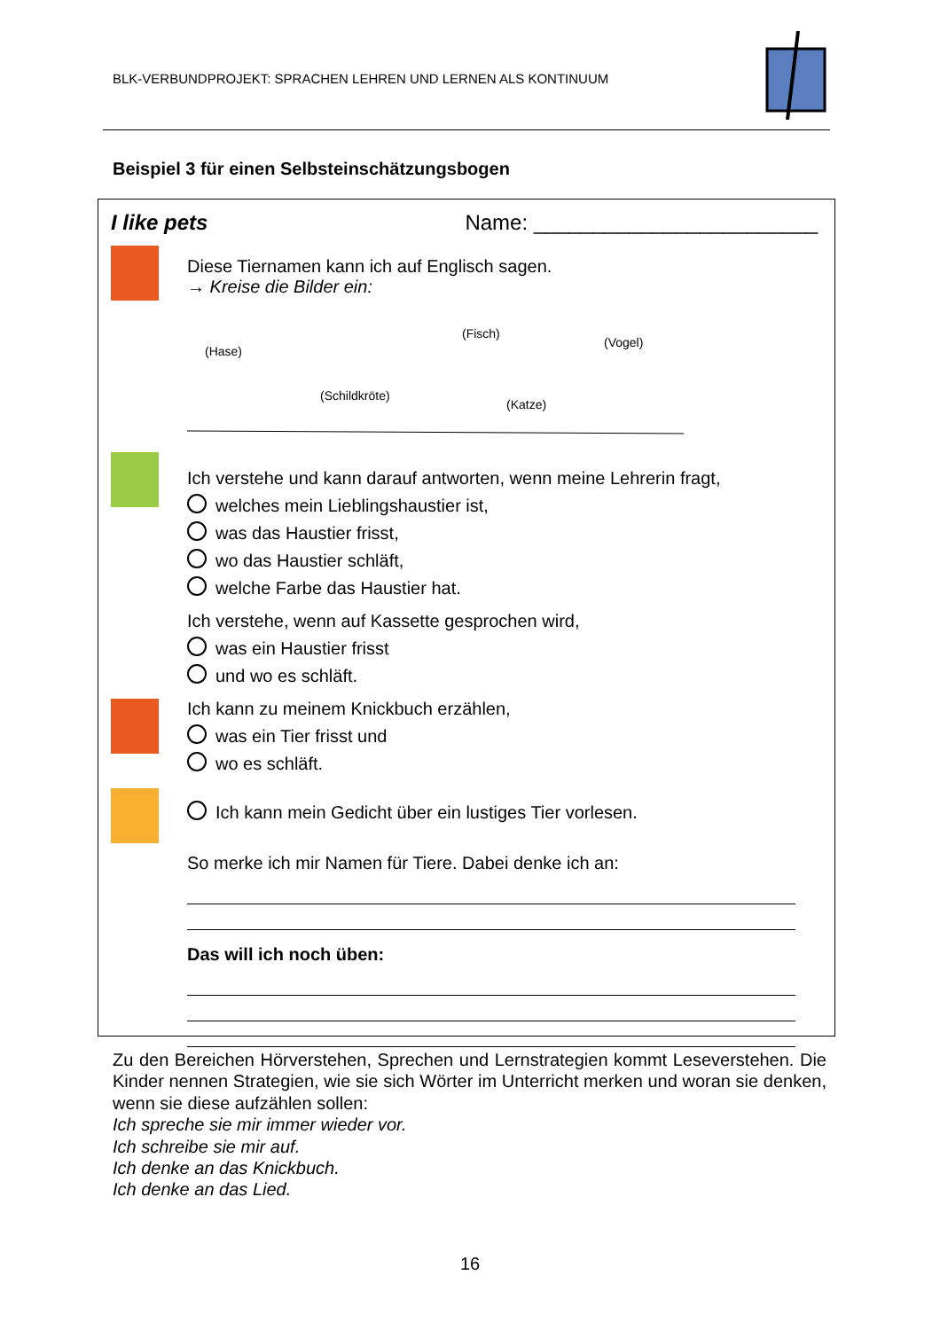BLK-VERBUNDPROJEKT: SPRACHEN LEHREN UND LERNEN ALS KONTINUUM
Beispiel 3 für einen Selbsteinschätzungsbogen
I like pets Name: ________________________
Diese Tiernamen kann ich auf Englisch sagen.
→ Kreise die Bilder ein:
(Hase)
(Schildkröte)
(Fisch)
(Katze)
(Vogel)
Ich verstehe und kann darauf antworten, wenn meine Lehrerin fragt,
welches mein Lieblingshaustier ist,
was das Haustier frisst,
wo das Haustier schläft,
welche Farbe das Haustier hat.
Ich verstehe, wenn auf Kassette gesprochen wird,
was ein Haustier frisst
und wo es schläft.
Ich kann zu meinem Knickbuch erzählen,
was ein Tier frisst und
wo es schläft.
Ich kann mein Gedicht über ein lustiges Tier vorlesen.
So merke ich mir Namen für Tiere. Dabei denke ich an:
Das will ich noch üben:
Zu den Bereichen Hörverstehen, Sprechen und Lernstrategien kommt Leseverstehen. Die Kinder nennen Strategien, wie sie sich Wörter im Unterricht merken und woran sie denken, wenn sie diese aufzählen sollen:
Ich spreche sie mir immer wieder vor.
Ich schreibe sie mir auf.
Ich denke an das Knickbuch.
Ich denke an das Lied.
16